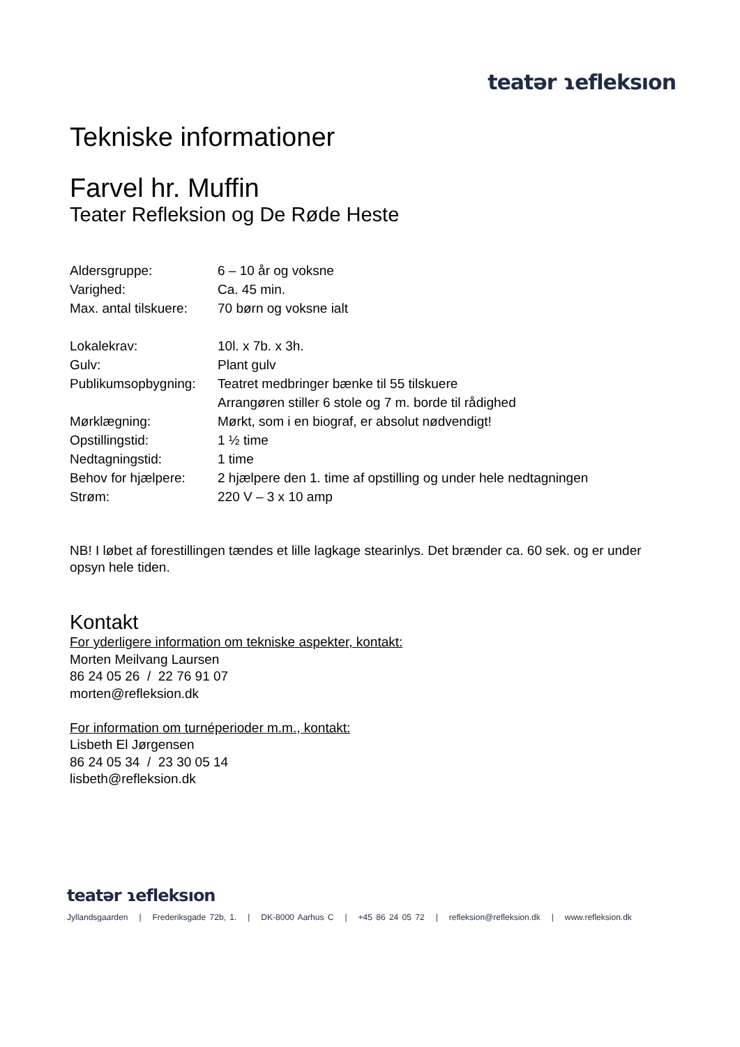teatər ɿefleksıon
Tekniske informationer
Farvel hr. Muffin
Teater Refleksion og De Røde Heste
Aldersgruppe: 6 – 10 år og voksne
Varighed: Ca. 45 min.
Max. antal tilskuere: 70 børn og voksne ialt
Lokalekrav: 10l. x 7b. x 3h.
Gulv: Plant gulv
Publikumsopbygning: Teatret medbringer bænke til 55 tilskuere
Arrangøren stiller 6 stole og 7 m. borde til rådighed
Mørklægning: Mørkt, som i en biograf, er absolut nødvendigt!
Opstillingstid: 1 ½ time
Nedtagningstid: 1 time
Behov for hjælpere: 2 hjælpere den 1. time af opstilling og under hele nedtagningen
Strøm: 220 V – 3 x 10 amp
NB! I løbet af forestillingen tændes et lille lagkage stearinlys. Det brænder ca. 60 sek. og er under opsyn hele tiden.
Kontakt
For yderligere information om tekniske aspekter, kontakt:
Morten Meilvang Laursen
86 24 05 26 / 22 76 91 07
morten@refleksion.dk
For information om turnéperioder m.m., kontakt:
Lisbeth El Jørgensen
86 24 05 34 / 23 30 05 14
lisbeth@refleksion.dk
teatər ɿefleksıon
Jyllandsgaarden | Frederiksgade 72b, 1. | DK-8000 Aarhus C | +45 86 24 05 72 | refleksion@refleksion.dk | www.refleksion.dk